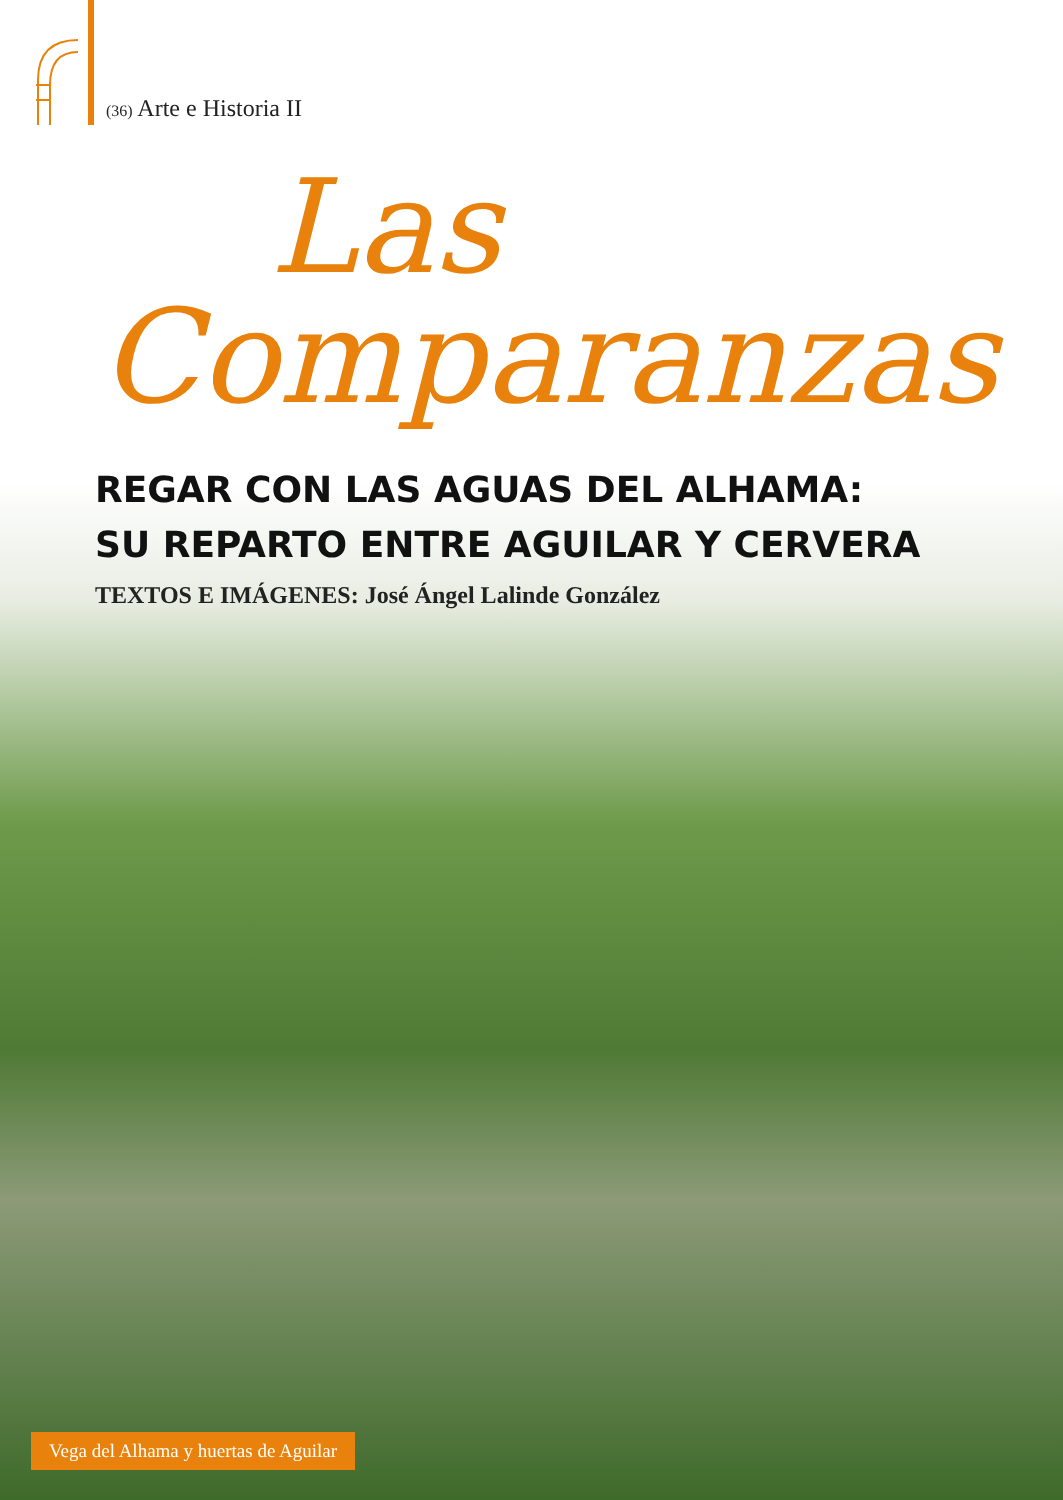(36) Arte e Historia II
Las
Comparanzas
REGAR CON LAS AGUAS DEL ALHAMA:
SU REPARTO ENTRE AGUILAR Y CERVERA
TEXTOS E IMÁGENES: José Ángel Lalinde González
Vega del Alhama y huertas de Aguilar